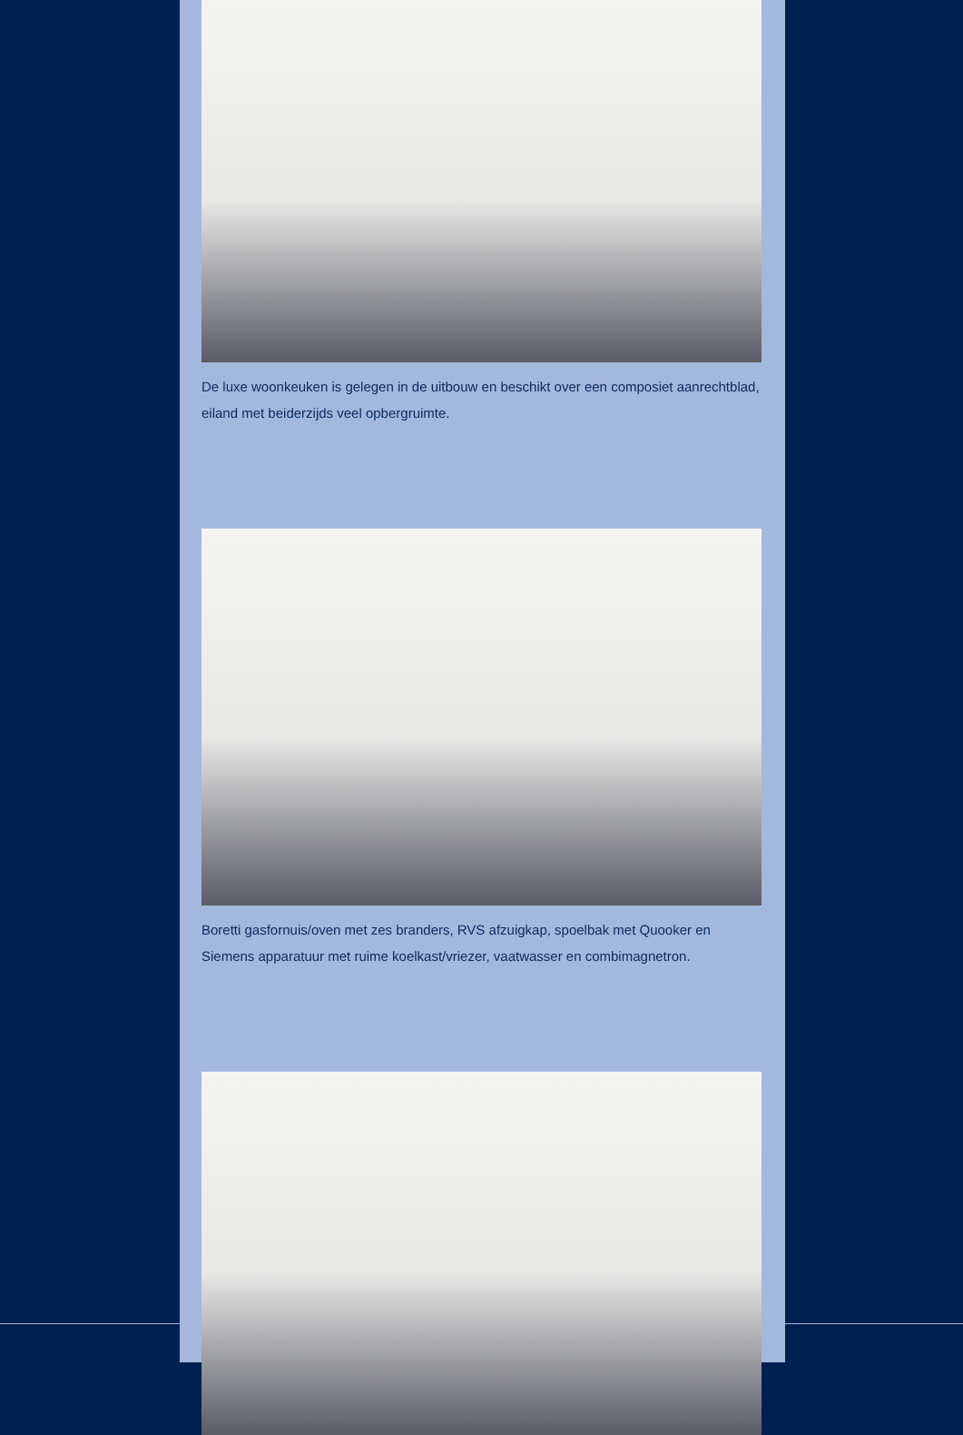De luxe woonkeuken is gelegen in de uitbouw en beschikt over een composiet aanrechtblad, eiland met beiderzijds veel opbergruimte.
Boretti gasfornuis/oven met zes branders, RVS afzuigkap, spoelbak met Quooker en Siemens apparatuur met ruime koelkast/vriezer, vaatwasser en combimagnetron.